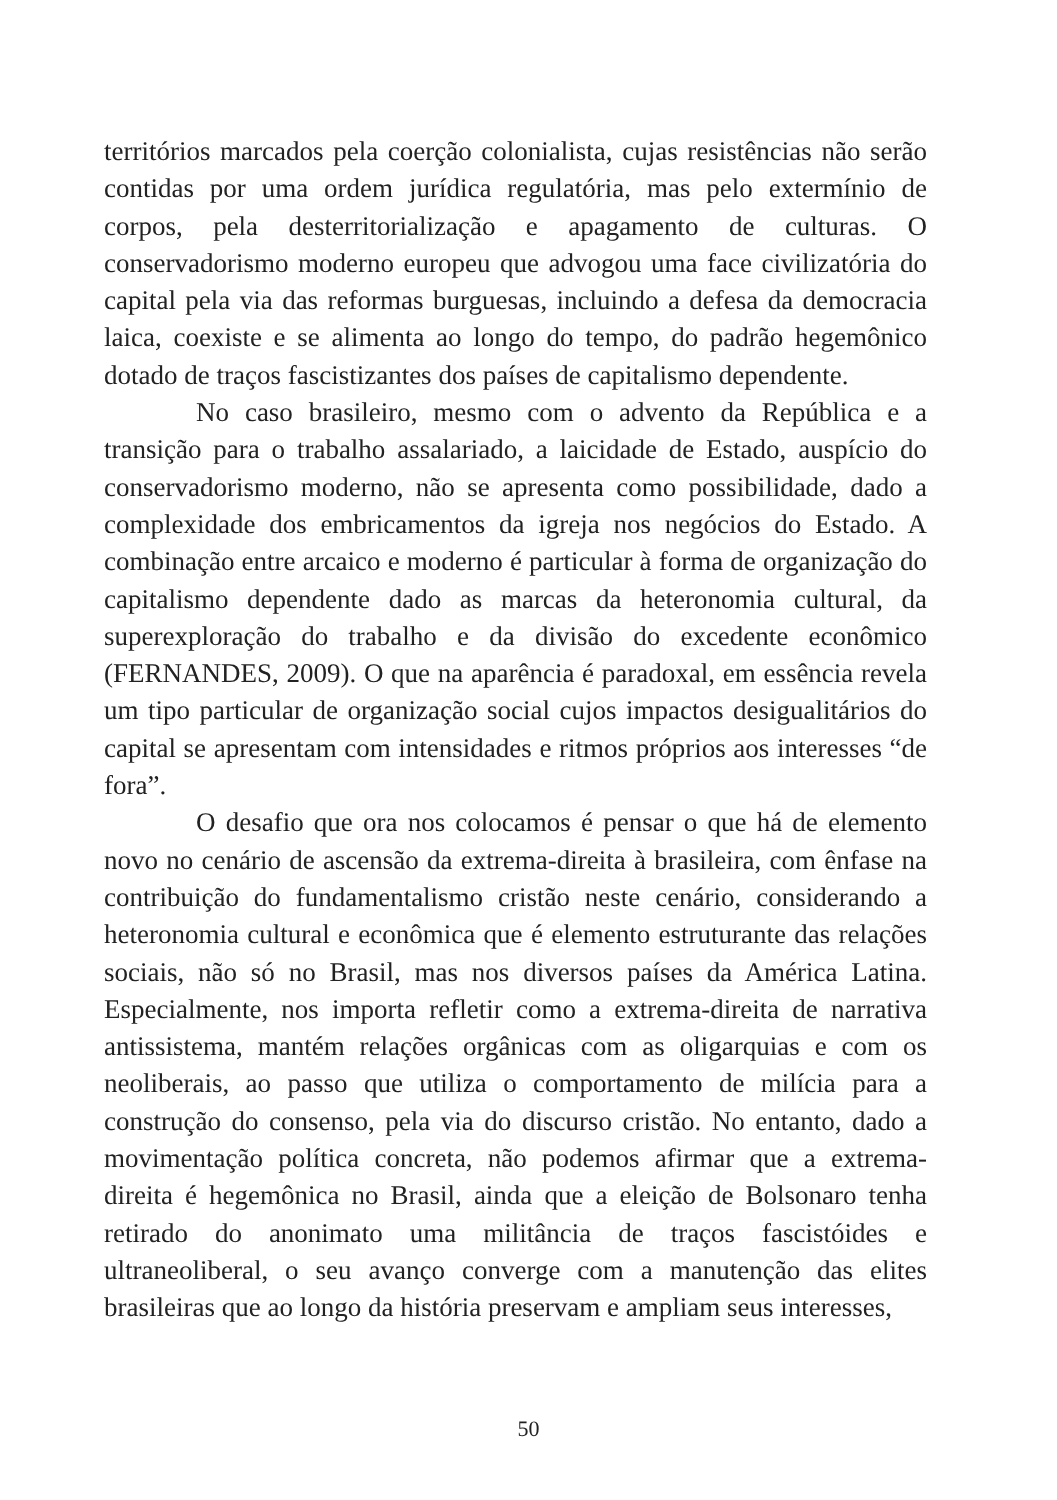territórios marcados pela coerção colonialista, cujas resistências não serão contidas por uma ordem jurídica regulatória, mas pelo extermínio de corpos, pela desterritorialização e apagamento de culturas. O conservadorismo moderno europeu que advogou uma face civilizatória do capital pela via das reformas burguesas, incluindo a defesa da democracia laica, coexiste e se alimenta ao longo do tempo, do padrão hegemônico dotado de traços fascistizantes dos países de capitalismo dependente.
No caso brasileiro, mesmo com o advento da República e a transição para o trabalho assalariado, a laicidade de Estado, auspício do conservadorismo moderno, não se apresenta como possibilidade, dado a complexidade dos embricamentos da igreja nos negócios do Estado. A combinação entre arcaico e moderno é particular à forma de organização do capitalismo dependente dado as marcas da heteronomia cultural, da superexploração do trabalho e da divisão do excedente econômico (FERNANDES, 2009). O que na aparência é paradoxal, em essência revela um tipo particular de organização social cujos impactos desigualitários do capital se apresentam com intensidades e ritmos próprios aos interesses “de fora”.
O desafio que ora nos colocamos é pensar o que há de elemento novo no cenário de ascensão da extrema-direita à brasileira, com ênfase na contribuição do fundamentalismo cristão neste cenário, considerando a heteronomia cultural e econômica que é elemento estruturante das relações sociais, não só no Brasil, mas nos diversos países da América Latina. Especialmente, nos importa refletir como a extrema-direita de narrativa antissistema, mantém relações orgânicas com as oligarquias e com os neoliberais, ao passo que utiliza o comportamento de milícia para a construção do consenso, pela via do discurso cristão. No entanto, dado a movimentação política concreta, não podemos afirmar que a extrema-direita é hegemônica no Brasil, ainda que a eleição de Bolsonaro tenha retirado do anonimato uma militância de traços fascistóides e ultraneoliberal, o seu avanço converge com a manutenção das elites brasileiras que ao longo da história preservam e ampliam seus interesses,
50